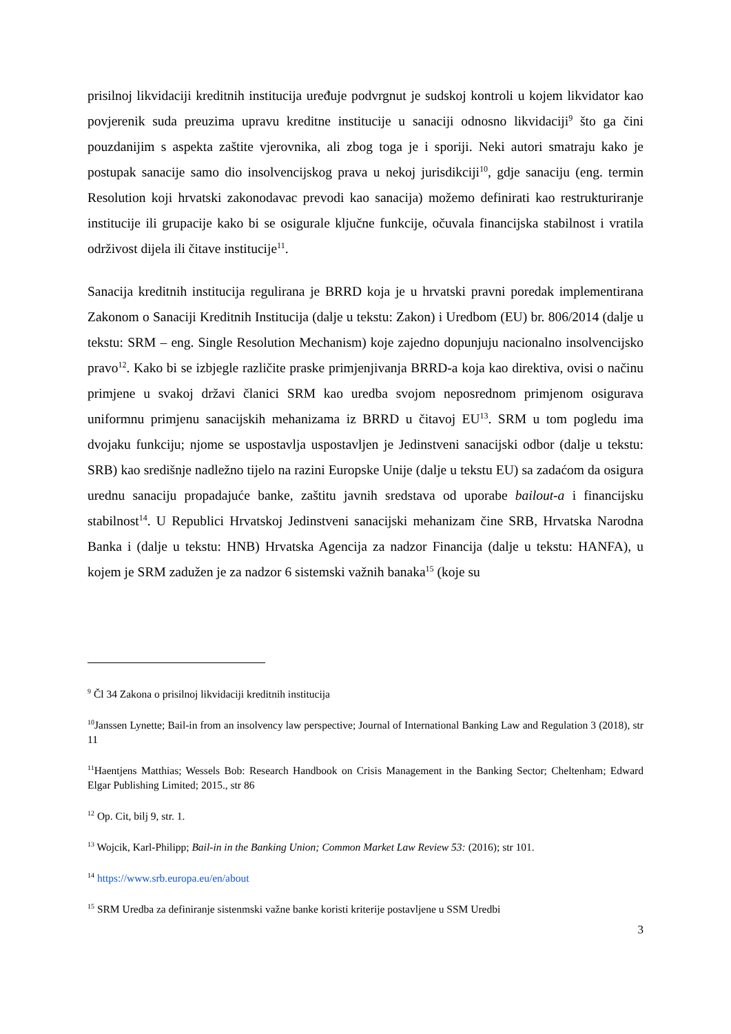prisilnoj likvidaciji kreditnih institucija uređuje podvrgnut je sudskoj kontroli u kojem likvidator kao povjerenik suda preuzima upravu kreditne institucije u sanaciji odnosno likvidaciji<sup>9</sup> što ga čini pouzdanijim s aspekta zaštite vjerovnika, ali zbog toga je i sporiji. Neki autori smatraju kako je postupak sanacije samo dio insolvencijskog prava u nekoj jurisdikciji<sup>10</sup>, gdje sanaciju (eng. termin Resolution koji hrvatski zakonodavac prevodi kao sanacija) možemo definirati kao restrukturiranje institucije ili grupacije kako bi se osigurale ključne funkcije, očuvala financijska stabilnost i vratila održivost dijela ili čitave institucije<sup>11</sup>.
Sanacija kreditnih institucija regulirana je BRRD koja je u hrvatski pravni poredak implementirana Zakonom o Sanaciji Kreditnih Institucija (dalje u tekstu: Zakon) i Uredbom (EU) br. 806/2014 (dalje u tekstu: SRM – eng. Single Resolution Mechanism) koje zajedno dopunjuju nacionalno insolvencijsko pravo<sup>12</sup>. Kako bi se izbjegle različite praske primjenjivanja BRRD-a koja kao direktiva, ovisi o načinu primjene u svakoj državi članici SRM kao uredba svojom neposrednom primjenom osigurava uniformnu primjenu sanacijskih mehanizama iz BRRD u čitavoj EU<sup>13</sup>. SRM u tom pogledu ima dvojaku funkciju; njome se uspostavlja uspostavljen je Jedinstveni sanacijski odbor (dalje u tekstu: SRB) kao središnje nadležno tijelo na razini Europske Unije (dalje u tekstu EU) sa zadaćom da osigura urednu sanaciju propadajuće banke, zaštitu javnih sredstava od uporabe bailout-a i financijsku stabilnost<sup>14</sup>. U Republici Hrvatskoj Jedinstveni sanacijski mehanizam čine SRB, Hrvatska Narodna Banka i (dalje u tekstu: HNB) Hrvatska Agencija za nadzor Financija (dalje u tekstu: HANFA), u kojem je SRM zadužen je za nadzor 6 sistemski važnih banaka<sup>15</sup> (koje su
<sup>9</sup> Čl 34 Zakona o prisilnoj likvidaciji kreditnih institucija
<sup>10</sup> Janssen Lynette; Bail-in from an insolvency law perspective; Journal of International Banking Law and Regulation 3 (2018), str 11
<sup>11</sup> Haentjens Matthias; Wessels Bob: Research Handbook on Crisis Management in the Banking Sector; Cheltenham; Edward Elgar Publishing Limited; 2015., str 86
<sup>12</sup> Op. Cit, bilj 9, str. 1.
<sup>13</sup> Wojcik, Karl-Philipp; Bail-in in the Banking Union; Common Market Law Review 53: (2016); str 101.
<sup>14</sup> https://www.srb.europa.eu/en/about
<sup>15</sup> SRM Uredba za definiranje sistenmski važne banke koristi kriterije postavljene u SSM Uredbi
3